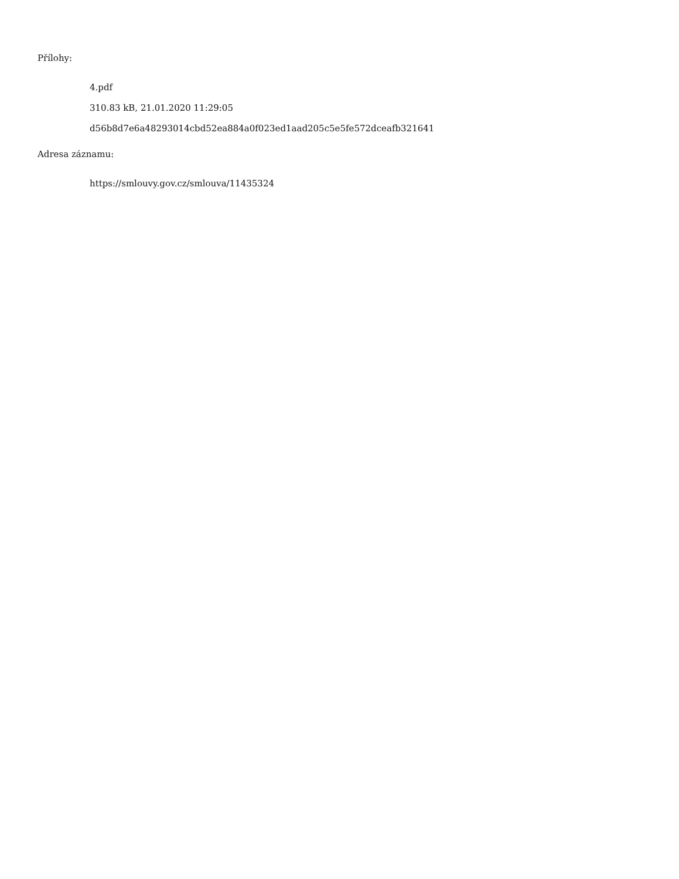Přílohy:
4.pdf
310.83 kB, 21.01.2020 11:29:05
d56b8d7e6a48293014cbd52ea884a0f023ed1aad205c5e5fe572dceafb321641
Adresa záznamu:
https://smlouvy.gov.cz/smlouva/11435324